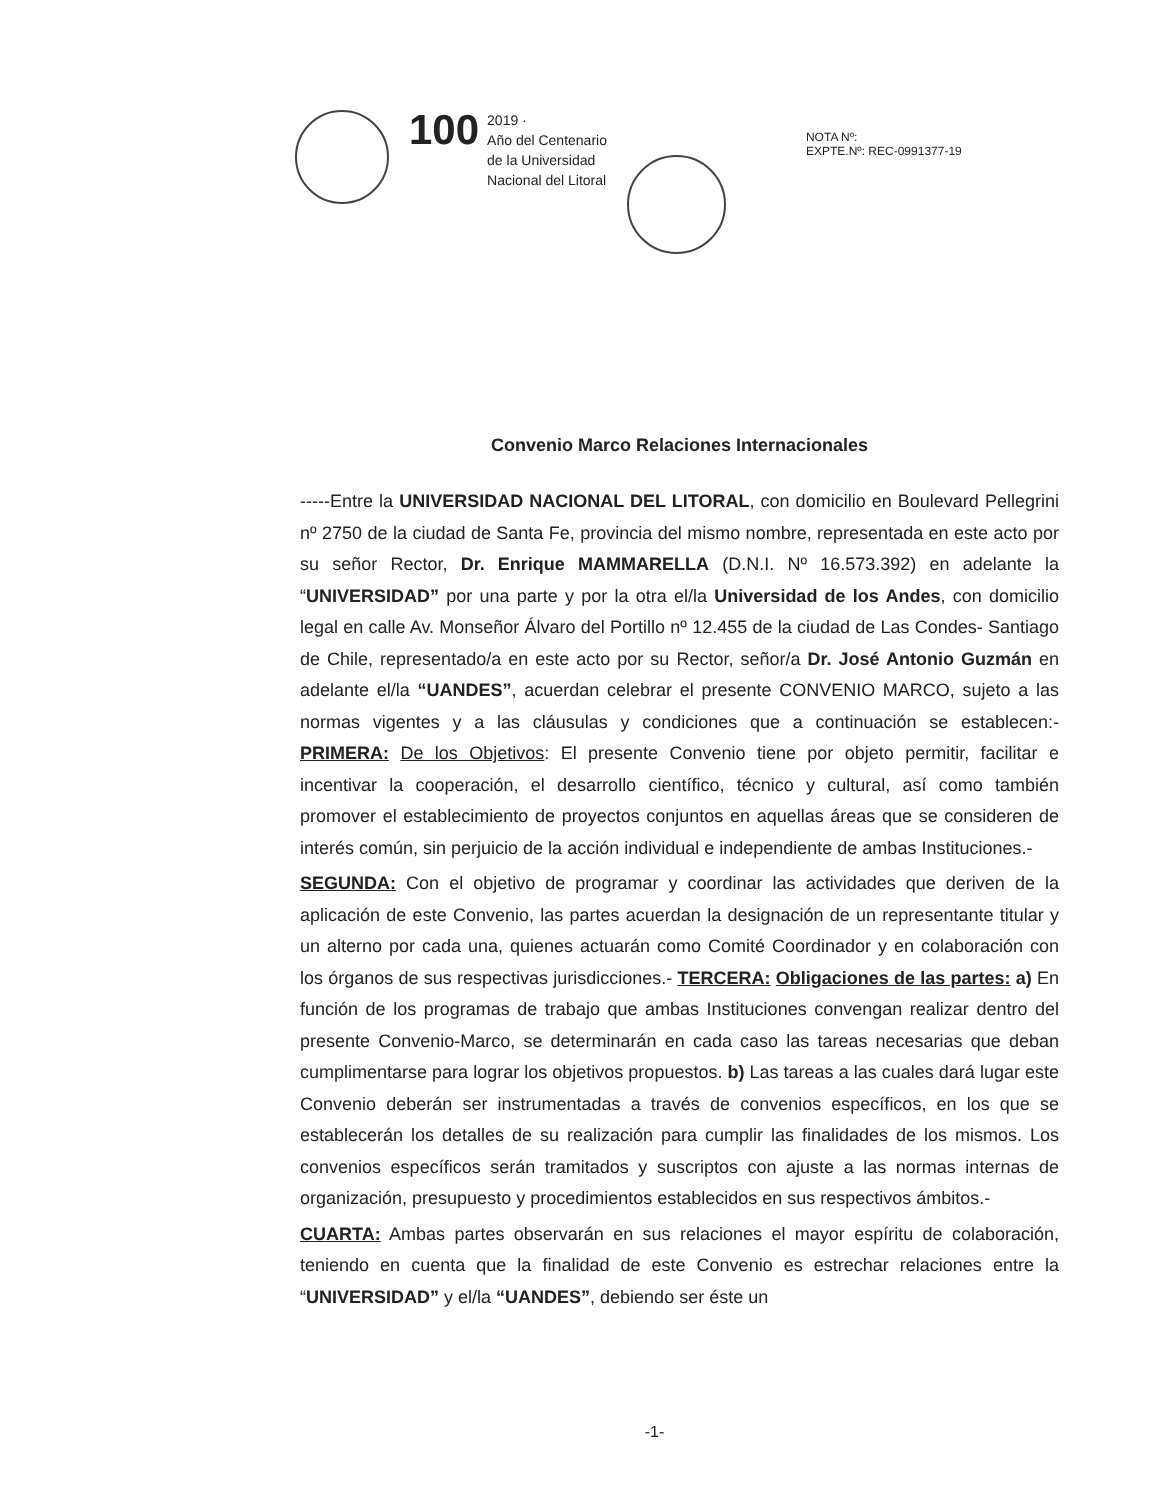100
2019 ·
Año del Centenario
de la Universidad
Nacional del Litoral
NOTA Nº:
EXPTE.Nº: REC-0991377-19
Convenio Marco Relaciones Internacionales
-----Entre la UNIVERSIDAD NACIONAL DEL LITORAL, con domicilio en Boulevard Pellegrini nº 2750 de la ciudad de Santa Fe, provincia del mismo nombre, representada en este acto por su señor Rector, Dr. Enrique MAMMARELLA (D.N.I. Nº 16.573.392) en adelante la “UNIVERSIDAD” por una parte y por la otra el/la Universidad de los Andes, con domicilio legal en calle Av. Monseñor Álvaro del Portillo nº 12.455 de la ciudad de Las Condes- Santiago de Chile, representado/a en este acto por su Rector, señor/a Dr. José Antonio Guzmán en adelante el/la “UANDES”, acuerdan celebrar el presente CONVENIO MARCO, sujeto a las normas vigentes y a las cláusulas y condiciones que a continuación se establecen:- PRIMERA: De los Objetivos: El presente Convenio tiene por objeto permitir, facilitar e incentivar la cooperación, el desarrollo científico, técnico y cultural, así como también promover el establecimiento de proyectos conjuntos en aquellas áreas que se consideren de interés común, sin perjuicio de la acción individual e independiente de ambas Instituciones.-
SEGUNDA: Con el objetivo de programar y coordinar las actividades que deriven de la aplicación de este Convenio, las partes acuerdan la designación de un representante titular y un alterno por cada una, quienes actuarán como Comité Coordinador y en colaboración con los órganos de sus respectivas jurisdicciones.- TERCERA: Obligaciones de las partes: a) En función de los programas de trabajo que ambas Instituciones convengan realizar dentro del presente Convenio-Marco, se determinarán en cada caso las tareas necesarias que deban cumplimentarse para lograr los objetivos propuestos. b) Las tareas a las cuales dará lugar este Convenio deberán ser instrumentadas a través de convenios específicos, en los que se establecerán los detalles de su realización para cumplir las finalidades de los mismos. Los convenios específicos serán tramitados y suscriptos con ajuste a las normas internas de organización, presupuesto y procedimientos establecidos en sus respectivos ámbitos.-
CUARTA: Ambas partes observarán en sus relaciones el mayor espíritu de colaboración, teniendo en cuenta que la finalidad de este Convenio es estrechar relaciones entre la “UNIVERSIDAD” y el/la “UANDES”, debiendo ser éste un
-1-